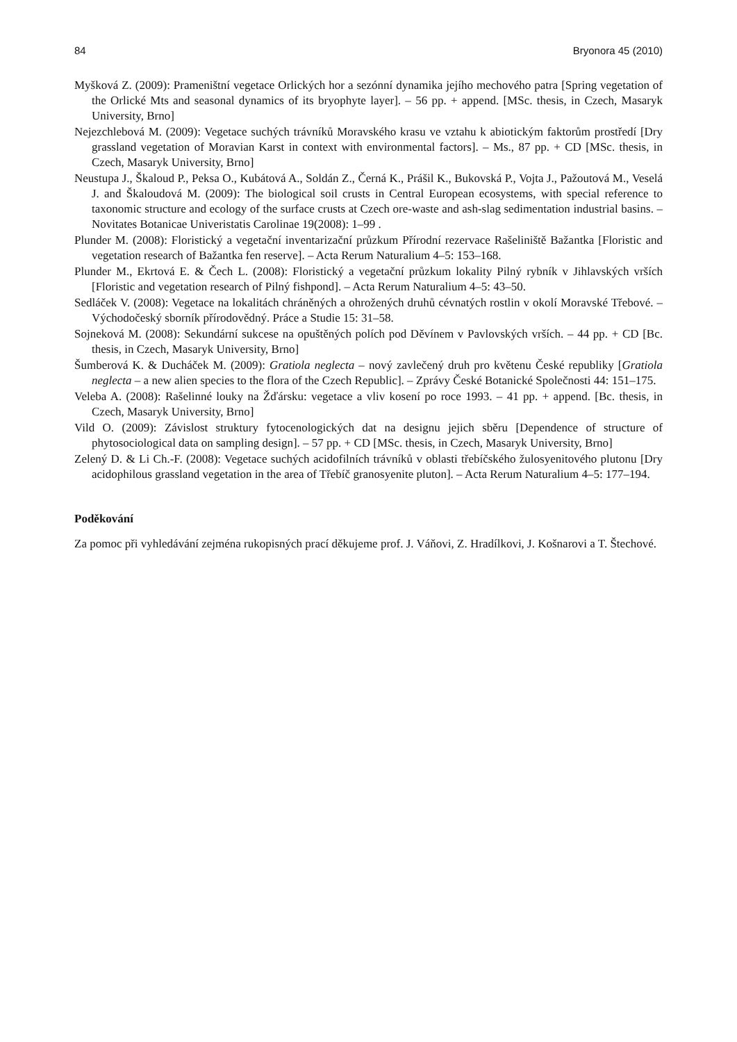84 Bryonora 45 (2010)
Myšková Z. (2009): Prameništní vegetace Orlických hor a sezónní dynamika jejího mechového patra [Spring vegetation of the Orlické Mts and seasonal dynamics of its bryophyte layer]. – 56 pp. + append. [MSc. thesis, in Czech, Masaryk University, Brno]
Nejezchlebová M. (2009): Vegetace suchých trávníků Moravského krasu ve vztahu k abiotickým faktorům prostředí [Dry grassland vegetation of Moravian Karst in context with environmental factors]. – Ms., 87 pp. + CD [MSc. thesis, in Czech, Masaryk University, Brno]
Neustupa J., Škaloud P., Peksa O., Kubátová A., Soldán Z., Černá K., Prášil K., Bukovská P., Vojta J., Pažoutová M., Veselá J. and Škaloudová M. (2009): The biological soil crusts in Central European ecosystems, with special reference to taxonomic structure and ecology of the surface crusts at Czech ore-waste and ash-slag sedimentation industrial basins. – Novitates Botanicae Univeristatis Carolinae 19(2008): 1–99 .
Plunder M. (2008): Floristický a vegetační inventarizační průzkum Přírodní rezervace Rašeliniště Bažantka [Floristic and vegetation research of Bažantka fen reserve]. – Acta Rerum Naturalium 4–5: 153–168.
Plunder M., Ekrtová E. & Čech L. (2008): Floristický a vegetační průzkum lokality Pilný rybník v Jihlavských vrších [Floristic and vegetation research of Pilný fishpond]. – Acta Rerum Naturalium 4–5: 43–50.
Sedláček V. (2008): Vegetace na lokalitách chráněných a ohrožených druhů cévnatých rostlin v okolí Moravské Třebové. – Východočeský sborník přírodovědný. Práce a Studie 15: 31–58.
Sojneková M. (2008): Sekundární sukcese na opuštěných polích pod Děvínem v Pavlovských vrších. – 44 pp. + CD [Bc. thesis, in Czech, Masaryk University, Brno]
Šumberová K. & Ducháček M. (2009): Gratiola neglecta – nový zavlečený druh pro květenu České republiky [Gratiola neglecta – a new alien species to the flora of the Czech Republic]. – Zprávy České Botanické Společnosti 44: 151–175.
Veleba A. (2008): Rašelinné louky na Žďársku: vegetace a vliv kosení po roce 1993. – 41 pp. + append. [Bc. thesis, in Czech, Masaryk University, Brno]
Vild O. (2009): Závislost struktury fytocenologických dat na designu jejich sběru [Dependence of structure of phytosociological data on sampling design]. – 57 pp. + CD [MSc. thesis, in Czech, Masaryk University, Brno]
Zelený D. & Li Ch.-F. (2008): Vegetace suchých acidofilních trávníků v oblasti třebíčského žulosyenitového plutonu [Dry acidophilous grassland vegetation in the area of Třebíč granosyenite pluton]. – Acta Rerum Naturalium 4–5: 177–194.
Poděkování
Za pomoc při vyhledávání zejména rukopisných prací děkujeme prof. J. Váňovi, Z. Hradílkovi, J. Košnarovi a T. Štechové.